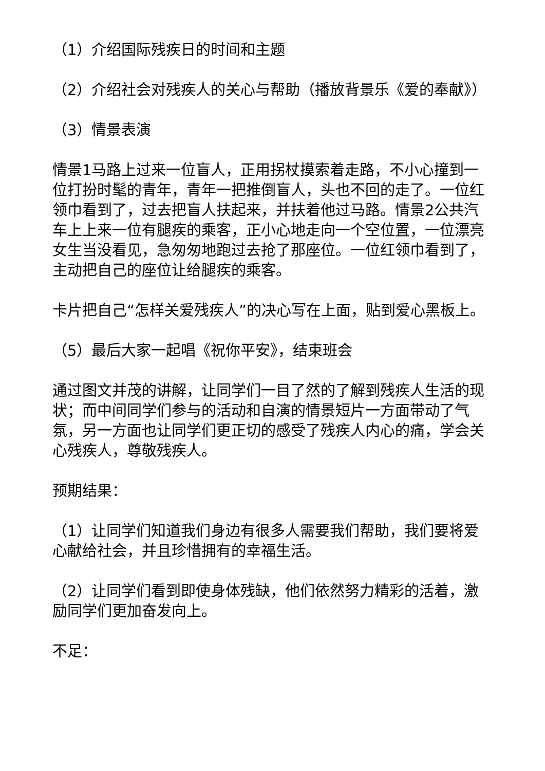（1）介绍国际残疾日的时间和主题
（2）介绍社会对残疾人的关心与帮助（播放背景乐《爱的奉献》）
（3）情景表演
情景1马路上过来一位盲人，正用拐杖摸索着走路，不小心撞到一位打扮时髦的青年，青年一把推倒盲人，头也不回的走了。一位红领巾看到了，过去把盲人扶起来，并扶着他过马路。情景2公共汽车上上来一位有腿疾的乘客，正小心地走向一个空位置，一位漂亮女生当没看见，急匆匆地跑过去抢了那座位。一位红领巾看到了，主动把自己的座位让给腿疾的乘客。
卡片把自己“怎样关爱残疾人”的决心写在上面，贴到爱心黑板上。
（5）最后大家一起唱《祝你平安》，结束班会
通过图文并茂的讲解，让同学们一目了然的了解到残疾人生活的现状；而中间同学们参与的活动和自演的情景短片一方面带动了气氛，另一方面也让同学们更正切的感受了残疾人内心的痛，学会关心残疾人，尊敬残疾人。
预期结果：
（1）让同学们知道我们身边有很多人需要我们帮助，我们要将爱心献给社会，并且珍惜拥有的幸福生活。
（2）让同学们看到即使身体残缺，他们依然努力精彩的活着，激励同学们更加奋发向上。
不足：